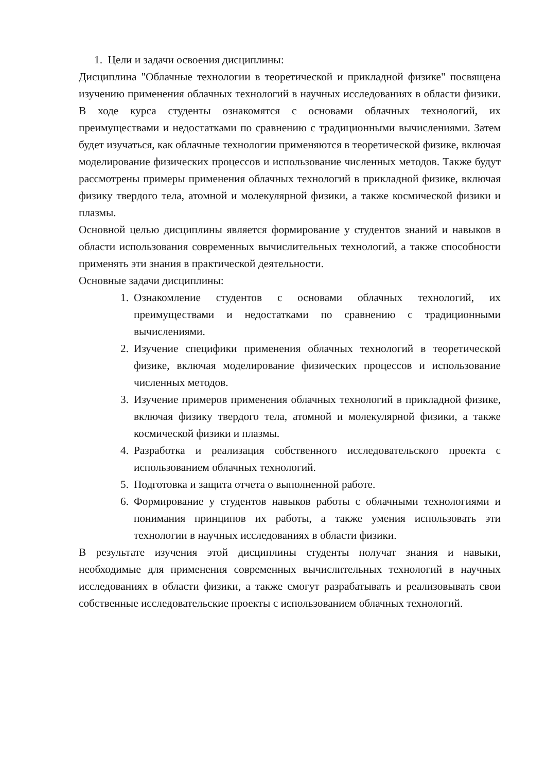1. Цели и задачи освоения дисциплины:
Дисциплина "Облачные технологии в теоретической и прикладной физике" посвящена изучению применения облачных технологий в научных исследованиях в области физики. В ходе курса студенты ознакомятся с основами облачных технологий, их преимуществами и недостатками по сравнению с традиционными вычислениями. Затем будет изучаться, как облачные технологии применяются в теоретической физике, включая моделирование физических процессов и использование численных методов. Также будут рассмотрены примеры применения облачных технологий в прикладной физике, включая физику твердого тела, атомной и молекулярной физики, а также космической физики и плазмы.
Основной целью дисциплины является формирование у студентов знаний и навыков в области использования современных вычислительных технологий, а также способности применять эти знания в практической деятельности.
Основные задачи дисциплины:
1. Ознакомление студентов с основами облачных технологий, их преимуществами и недостатками по сравнению с традиционными вычислениями.
2. Изучение специфики применения облачных технологий в теоретической физике, включая моделирование физических процессов и использование численных методов.
3. Изучение примеров применения облачных технологий в прикладной физике, включая физику твердого тела, атомной и молекулярной физики, а также космической физики и плазмы.
4. Разработка и реализация собственного исследовательского проекта с использованием облачных технологий.
5. Подготовка и защита отчета о выполненной работе.
6. Формирование у студентов навыков работы с облачными технологиями и понимания принципов их работы, а также умения использовать эти технологии в научных исследованиях в области физики.
В результате изучения этой дисциплины студенты получат знания и навыки, необходимые для применения современных вычислительных технологий в научных исследованиях в области физики, а также смогут разрабатывать и реализовывать свои собственные исследовательские проекты с использованием облачных технологий.